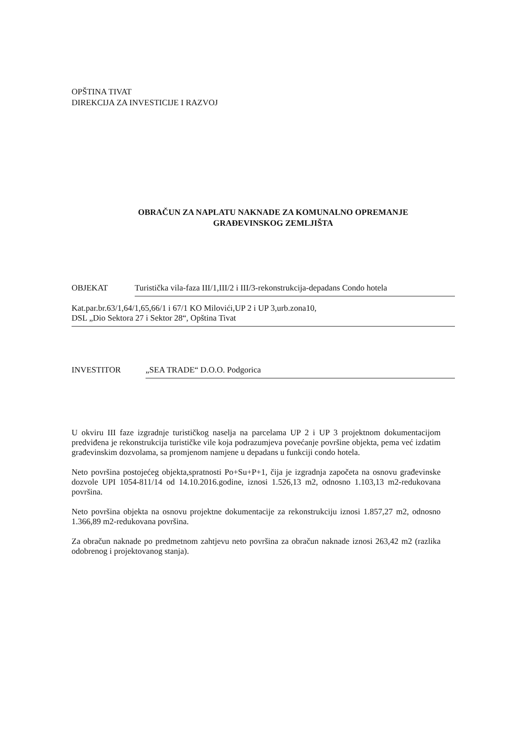OPŠTINA TIVAT
DIREKCIJA ZA INVESTICIJE I RAZVOJ
OBRAČUN ZA NAPLATU NAKNADE ZA KOMUNALNO OPREMANJE
GRAĐEVINSKOG ZEMLJIŠTA
OBJEKAT Turistička vila-faza III/1,III/2 i III/3-rekonstrukcija-depadans Condo hotela
Kat.par.br.63/1,64/1,65,66/1 i 67/1 KO Milovići,UP 2 i UP 3,urb.zona10,
DSL „Dio Sektora 27 i Sektor 28“, Opština Tivat
INVESTITOR „SEA TRADE“ D.O.O. Podgorica
U okviru III faze izgradnje turističkog naselja na parcelama UP 2 i UP 3 projektnom dokumentacijom predviđena je rekonstrukcija turističke vile koja podrazumjeva povećanje površine objekta, pema već izdatim građevinskim dozvolama, sa promjenom namjene u depadans u funkciji condo hotela.
Neto površina postojećeg objekta,spratnosti Po+Su+P+1, čija je izgradnja započeta na osnovu građevinske dozvole UPI 1054-811/14 od 14.10.2016.godine, iznosi 1.526,13 m2, odnosno 1.103,13 m2-redukovana površina.
Neto površina objekta na osnovu projektne dokumentacije za rekonstrukciju iznosi 1.857,27 m2, odnosno 1.366,89 m2-redukovana površina.
Za obračun naknade po predmetnom zahtjevu neto površina za obračun naknade iznosi 263,42 m2 (razlika odobrenog i projektovanog stanja).